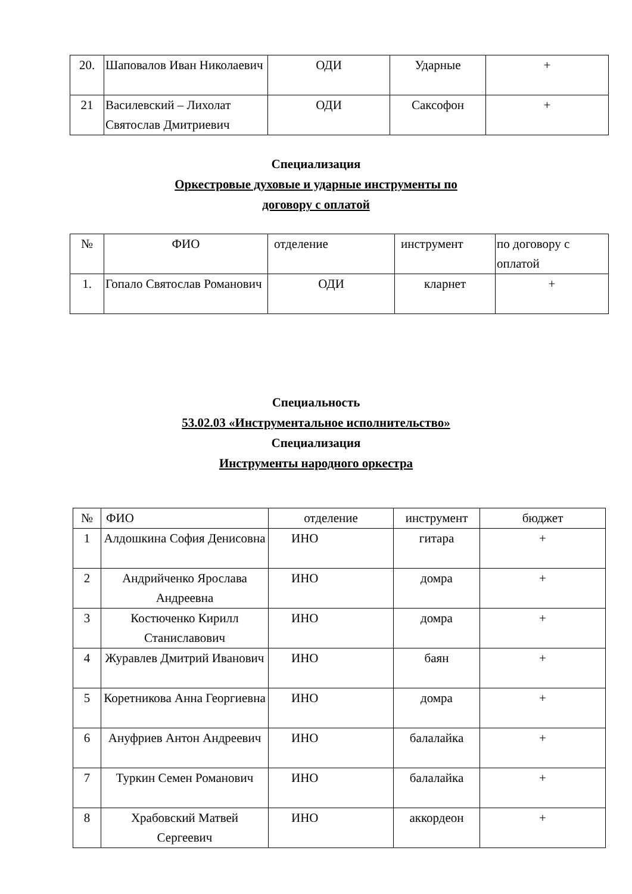| 20. | Шаповалов Иван Николаевич | ОДИ | Ударные | + |
| 21 | Василевский – Лихолат Святослав Дмитриевич | ОДИ | Саксофон | + |
Специализация
Оркестровые духовые и ударные инструменты по
договору с оплатой
| № | ФИО | отделение | инструмент | по договору с оплатой |
| 1. | Гопало Святослав Романович | ОДИ | кларнет | + |
Специальность
53.02.03 «Инструментальное исполнительство»
Специализация
Инструменты народного оркестра
| № | ФИО | отделение | инструмент | бюджет |
| 1 | Алдошкина София Денисовна | ИНО | гитара | + |
| 2 | Андрийченко Ярослава Андреевна | ИНО | домра | + |
| 3 | Костюченко Кирилл Станиславович | ИНО | домра | + |
| 4 | Журавлев Дмитрий Иванович | ИНО | баян | + |
| 5 | Коретникова Анна Георгиевна | ИНО | домра | + |
| 6 | Ануфриев Антон Андреевич | ИНО | балалайка | + |
| 7 | Туркин Семен Романович | ИНО | балалайка | + |
| 8 | Храбовский Матвей Сергеевич | ИНО | аккордеон | + |